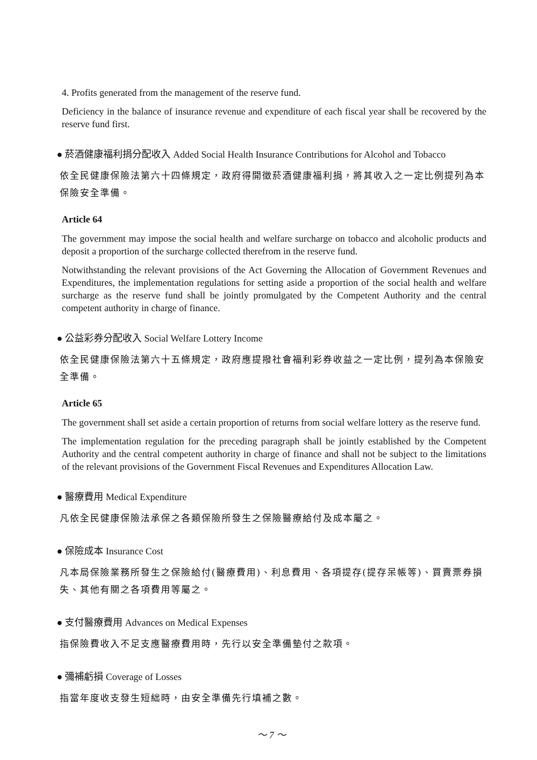4. Profits generated from the management of the reserve fund.
Deficiency in the balance of insurance revenue and expenditure of each fiscal year shall be recovered by the reserve fund first.
● 菸酒健康福利捐分配收入 Added Social Health Insurance Contributions for Alcohol and Tobacco
依全民健康保險法第六十四條規定，政府得開徵菸酒健康福利捐，將其收入之一定比例提列為本保險安全準備。
Article 64
The government may impose the social health and welfare surcharge on tobacco and alcoholic products and deposit a proportion of the surcharge collected therefrom in the reserve fund.
Notwithstanding the relevant provisions of the Act Governing the Allocation of Government Revenues and Expenditures, the implementation regulations for setting aside a proportion of the social health and welfare surcharge as the reserve fund shall be jointly promulgated by the Competent Authority and the central competent authority in charge of finance.
● 公益彩券分配收入 Social Welfare Lottery Income
依全民健康保險法第六十五條規定，政府應提撥社會福利彩券收益之一定比例，提列為本保險安全準備。
Article 65
The government shall set aside a certain proportion of returns from social welfare lottery as the reserve fund.
The implementation regulation for the preceding paragraph shall be jointly established by the Competent Authority and the central competent authority in charge of finance and shall not be subject to the limitations of the relevant provisions of the Government Fiscal Revenues and Expenditures Allocation Law.
● 醫療費用 Medical Expenditure
凡依全民健康保險法承保之各類保險所發生之保險醫療給付及成本屬之。
● 保險成本 Insurance Cost
凡本局保險業務所發生之保險給付(醫療費用)、利息費用、各項提存(提存呆帳等)、買賣票券損失、其他有關之各項費用等屬之。
● 支付醫療費用 Advances on Medical Expenses
指保險費收入不足支應醫療費用時，先行以安全準備墊付之款項。
● 彌補虧損 Coverage of Losses
指當年度收支發生短絀時，由安全準備先行填補之數。
～ 7 ～